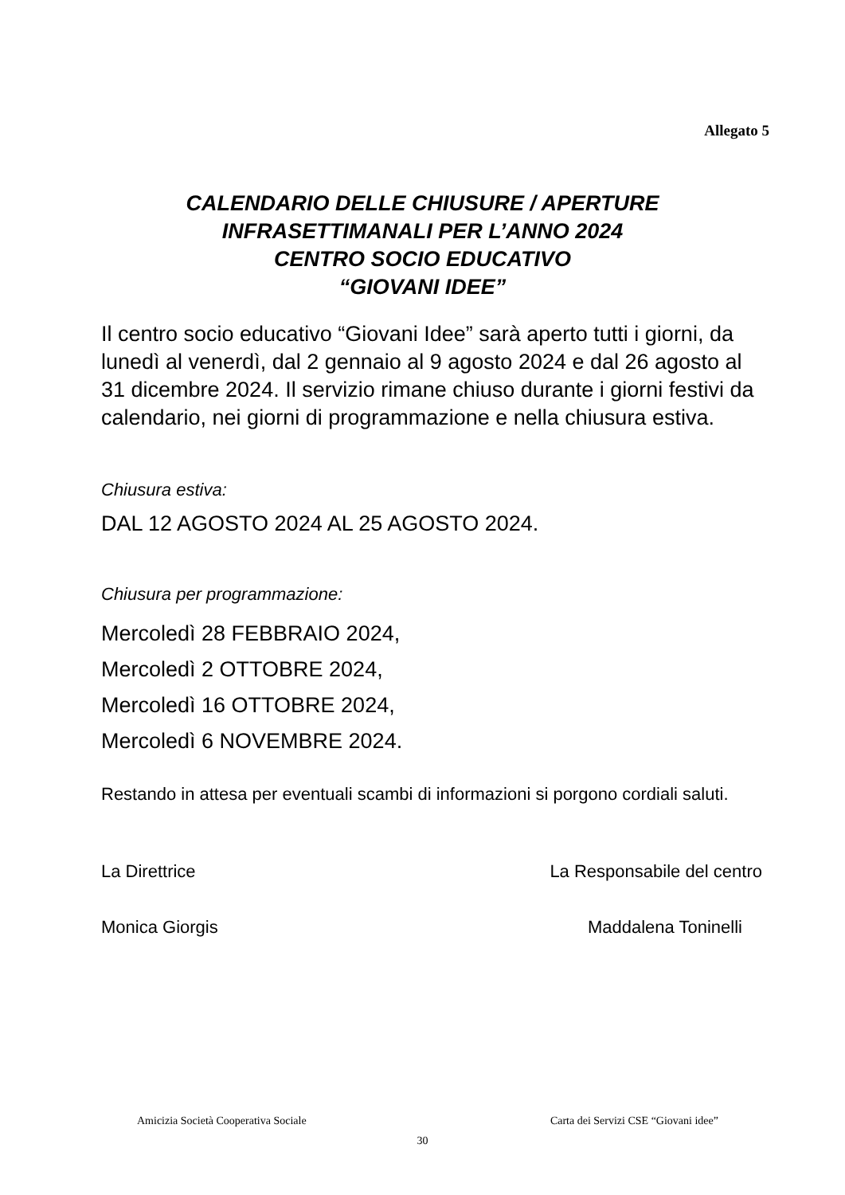Allegato 5
CALENDARIO DELLE CHIUSURE / APERTURE
INFRASETTIMANALI PER L’ANNO 2024
CENTRO SOCIO EDUCATIVO
“GIOVANI IDEE”
Il centro socio educativo “Giovani Idee” sarà aperto tutti i giorni, da lunedì al venerdì, dal 2 gennaio al 9 agosto 2024 e dal 26 agosto al 31 dicembre 2024. Il servizio rimane chiuso durante i giorni festivi da calendario, nei giorni di programmazione e nella chiusura estiva.
Chiusura estiva:
DAL 12 AGOSTO 2024 AL 25 AGOSTO 2024.
Chiusura per programmazione:
Mercoledì 28 FEBBRAIO 2024,
Mercoledì 2 OTTOBRE 2024,
Mercoledì 16 OTTOBRE 2024,
Mercoledì 6 NOVEMBRE 2024.
Restando in attesa per eventuali scambi di informazioni si porgono cordiali saluti.
La Direttrice La Responsabile del centro
Monica Giorgis Maddalena Toninelli
Amicizia Società Cooperativa Sociale Carta dei Servizi CSE “Giovani idee”
30